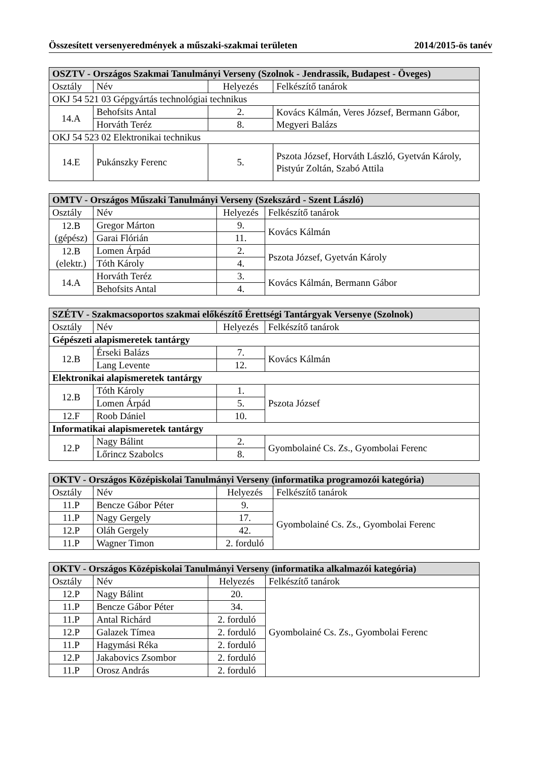Összesített versenyeredmények a műszaki-szakmai területen 2014/2015-ös tanév
| OSZTV - Országos Szakmai Tanulmányi Verseny (Szolnok - Jendrassik, Budapest - Öveges) | | | |
| --- | --- | --- | --- |
| Osztály | Név | Helyezés | Felkészítő tanárok |
| OKJ 54 521 03 Gépgyártás technológiai technikus | | | |
| 14.A | Behofsits Antal | 2. | Kovács Kálmán, Veres József, Bermann Gábor, Megyeri Balázs |
| | Horváth Teréz | 8. | |
| OKJ 54 523 02 Elektronikai technikus | | | |
| 14.E | Pukánszky Ferenc | 5. | Pszota József, Horváth László, Gyetván Károly, Pistyúr Zoltán, Szabó Attila |
| OMTV - Országos Műszaki Tanulmányi Verseny (Szekszárd - Szent László) | | | |
| --- | --- | --- | --- |
| Osztály | Név | Helyezés | Felkészítő tanárok |
| 12.B (gépész) | Gregor Márton | 9. | Kovács Kálmán |
| | Garai Flórián | 11. | |
| 12.B (elektr.) | Lomen Árpád | 2. | Pszota József, Gyetván Károly |
| | Tóth Károly | 4. | |
| 14.A | Horváth Teréz | 3. | Kovács Kálmán, Bermann Gábor |
| | Behofsits Antal | 4. | |
| SZÉTV - Szakmacsoportos szakmai előkészítő Érettségi Tantárgyak Versenye (Szolnok) | | | |
| --- | --- | --- | --- |
| Osztály | Név | Helyezés | Felkészítő tanárok |
| Gépészeti alapismeretek tantárgy | | | |
| 12.B | Érseki Balázs | 7. | Kovács Kálmán |
| | Lang Levente | 12. | |
| Elektronikai alapismeretek tantárgy | | | |
| 12.B | Tóth Károly | 1. | Pszota József |
| | Lomen Árpád | 5. | |
| 12.F | Roob Dániel | 10. | |
| Informatikai alapismeretek tantárgy | | | |
| 12.P | Nagy Bálint | 2. | Gyombolainé Cs. Zs., Gyombolai Ferenc |
| | Lőrincz Szabolcs | 8. | |
| OKTV - Országos Középiskolai Tanulmányi Verseny (informatika programozói kategória) | | | |
| --- | --- | --- | --- |
| Osztály | Név | Helyezés | Felkészítő tanárok |
| 11.P | Bencze Gábor Péter | 9. | Gyombolainé Cs. Zs., Gyombolai Ferenc |
| 11.P | Nagy Gergely | 17. | |
| 12.P | Oláh Gergely | 42. | |
| 11.P | Wagner Timon | 2. forduló | |
| OKTV - Országos Középiskolai Tanulmányi Verseny (informatika alkalmazói kategória) | | | |
| --- | --- | --- | --- |
| Osztály | Név | Helyezés | Felkészítő tanárok |
| 12.P | Nagy Bálint | 20. | Gyombolainé Cs. Zs., Gyombolai Ferenc |
| 11.P | Bencze Gábor Péter | 34. | |
| 11.P | Antal Richárd | 2. forduló | |
| 12.P | Galazek Tímea | 2. forduló | |
| 11.P | Hagymási Réka | 2. forduló | |
| 12.P | Jakabovics Zsombor | 2. forduló | |
| 11.P | Orosz András | 2. forduló | |